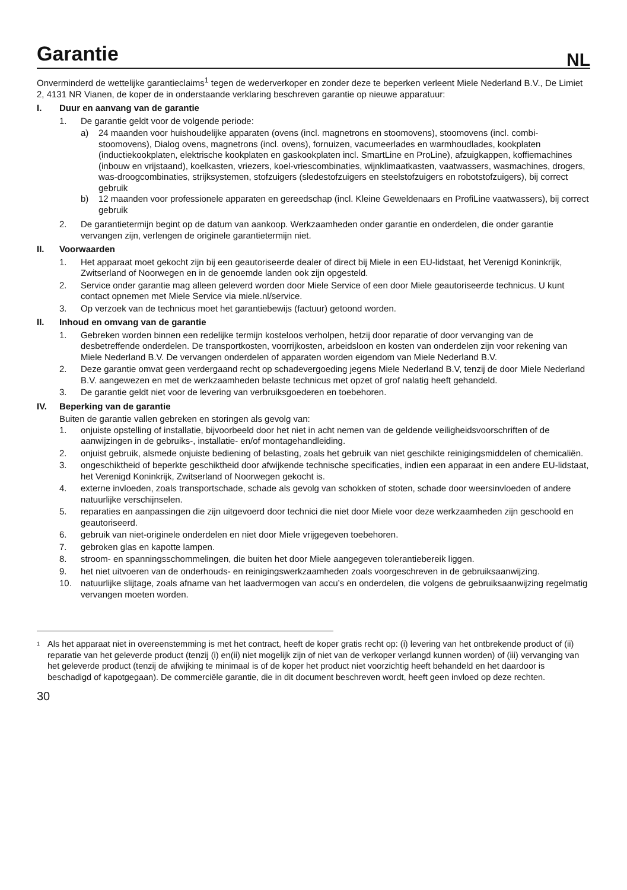Garantie
NL
Onverminderd de wettelijke garantieclaims<sup>1</sup> tegen de wederverkoper en zonder deze te beperken verleent Miele Nederland B.V., De Limiet 2, 4131 NR Vianen, de koper de in onderstaande verklaring beschreven garantie op nieuwe apparatuur:
I. Duur en aanvang van de garantie
1. De garantie geldt voor de volgende periode:
a) 24 maanden voor huishoudelijke apparaten (ovens (incl. magnetrons en stoomovens), stoomovens (incl. combi-stoomovens), Dialog ovens, magnetrons (incl. ovens), fornuizen, vacumeerlades en warmhoudlades, kookplaten (inductiekookplaten, elektrische kookplaten en gaskookplaten incl. SmartLine en ProLine), afzuigkappen, koffiemachines (inbouw en vrijstaand), koelkasten, vriezers, koel-vriescombinaties, wijnklimaatkasten, vaatwassers, wasmachines, drogers, was-droogcombinaties, strijksystemen, stofzuigers (sledestofzuigers en steelstofzuigers en robotstofzuigers), bij correct gebruik
b) 12 maanden voor professionele apparaten en gereedschap (incl. Kleine Geweldenaars en ProfiLine vaatwassers), bij correct gebruik
2. De garantietermijn begint op de datum van aankoop. Werkzaamheden onder garantie en onderdelen, die onder garantie vervangen zijn, verlengen de originele garantietermijn niet.
II. Voorwaarden
1. Het apparaat moet gekocht zijn bij een geautoriseerde dealer of direct bij Miele in een EU-lidstaat, het Verenigd Koninkrijk, Zwitserland of Noorwegen en in de genoemde landen ook zijn opgesteld.
2. Service onder garantie mag alleen geleverd worden door Miele Service of een door Miele geautoriseerde technicus. U kunt contact opnemen met Miele Service via miele.nl/service.
3. Op verzoek van de technicus moet het garantiebewijs (factuur) getoond worden.
II. Inhoud en omvang van de garantie
1. Gebreken worden binnen een redelijke termijn kosteloos verholpen, hetzij door reparatie of door vervanging van de desbetreffende onderdelen. De transportkosten, voorrijkosten, arbeidsloon en kosten van onderdelen zijn voor rekening van Miele Nederland B.V. De vervangen onderdelen of apparaten worden eigendom van Miele Nederland B.V.
2. Deze garantie omvat geen verdergaand recht op schadevergoeding jegens Miele Nederland B.V, tenzij de door Miele Nederland B.V. aangewezen en met de werkzaamheden belaste technicus met opzet of grof nalatig heeft gehandeld.
3. De garantie geldt niet voor de levering van verbruiksgoederen en toebehoren.
IV. Beperking van de garantie
Buiten de garantie vallen gebreken en storingen als gevolg van:
1. onjuiste opstelling of installatie, bijvoorbeeld door het niet in acht nemen van de geldende veiligheidsvoorschriften of de aanwijzingen in de gebruiks-, installatie- en/of montagehandleiding.
2. onjuist gebruik, alsmede onjuiste bediening of belasting, zoals het gebruik van niet geschikte reinigingsmiddelen of chemicaliën.
3. ongeschiktheid of beperkte geschiktheid door afwijkende technische specificaties, indien een apparaat in een andere EU-lidstaat, het Verenigd Koninkrijk, Zwitserland of Noorwegen gekocht is.
4. externe invloeden, zoals transportschade, schade als gevolg van schokken of stoten, schade door weersinvloeden of andere natuurlijke verschijnselen.
5. reparaties en aanpassingen die zijn uitgevoerd door technici die niet door Miele voor deze werkzaamheden zijn geschoold en geautoriseerd.
6. gebruik van niet-originele onderdelen en niet door Miele vrijgegeven toebehoren.
7. gebroken glas en kapotte lampen.
8. stroom- en spanningsschommelingen, die buiten het door Miele aangegeven tolerantiebereik liggen.
9. het niet uitvoeren van de onderhouds- en reinigingswerkzaamheden zoals voorgeschreven in de gebruiksaanwijzing.
10. natuurlijke slijtage, zoals afname van het laadvermogen van accu’s en onderdelen, die volgens de gebruiksaanwijzing regelmatig vervangen moeten worden.
<sup>1</sup> Als het apparaat niet in overeenstemming is met het contract, heeft de koper gratis recht op: (i) levering van het ontbrekende product of (ii) reparatie van het geleverde product (tenzij (i) en(ii) niet mogelijk zijn of niet van de verkoper verlangd kunnen worden) of (iii) vervanging van het geleverde product (tenzij de afwijking te minimaal is of de koper het product niet voorzichtig heeft behandeld en het daardoor is beschadigd of kapotgegaan). De commerciële garantie, die in dit document beschreven wordt, heeft geen invloed op deze rechten.
30